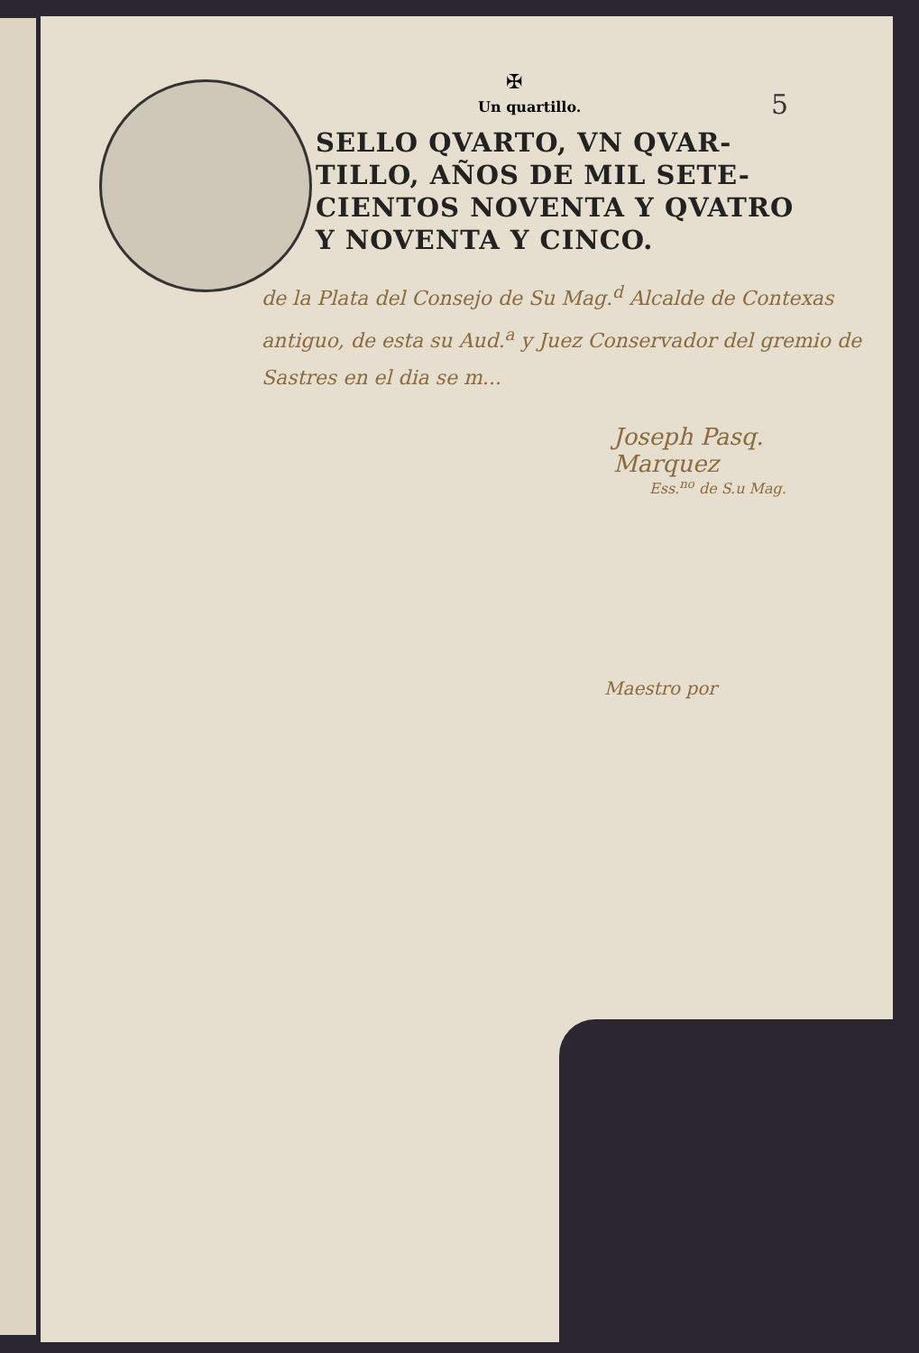5
✠
Un quartillo.
SELLO QVARTO, VN QVAR-TILLO, AÑOS DE MIL SETE-CIENTOS NOVENTA Y QVATRO Y NOVENTA Y CINCO.
de la Plata del Consejo de Su Mag.<sup>d</sup> Alcalde de Contexas antiguo, de esta su Aud.<sup>a</sup> y Juez Conservador del gremio de Sastres en el dia se m...
Joseph Pasq. Marquez
Ess.<sup>no</sup> de S.u Mag.
Maestro por